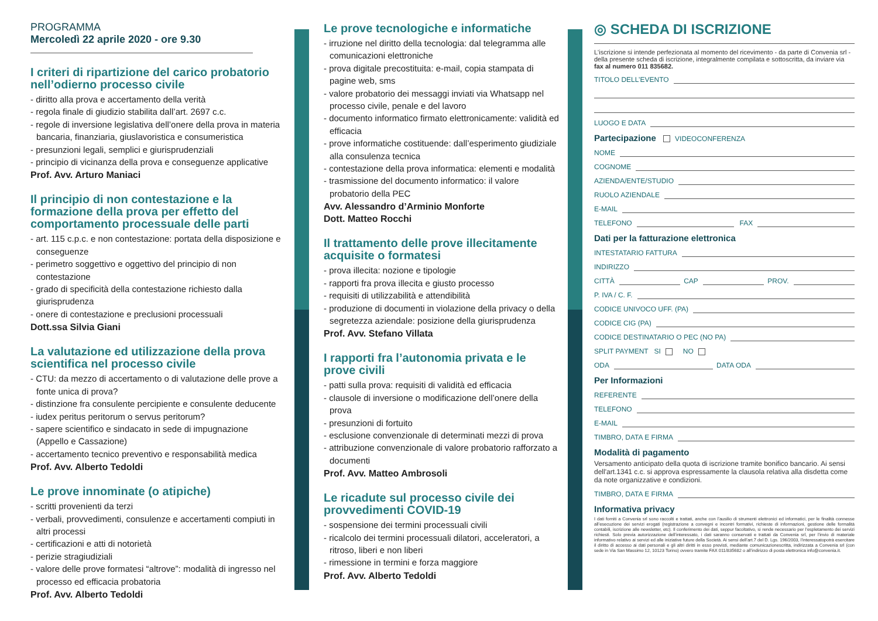PROGRAMMA
Mercoledì 22 aprile 2020 - ore 9.30
I criteri di ripartizione del carico probatorio nell’odierno processo civile
- diritto alla prova e accertamento della verità
- regola finale di giudizio stabilita dall’art. 2697 c.c.
- regole di inversione legislativa dell’onere della prova in materia bancaria, finanziaria, giuslavoristica e consumeristica
- presunzioni legali, semplici e giurisprudenziali
- principio di vicinanza della prova e conseguenze applicative
Prof. Avv. Arturo Maniaci
Il principio di non contestazione e la formazione della prova per effetto del comportamento processuale delle parti
- art. 115 c.p.c. e non contestazione: portata della disposizione e conseguenze
- perimetro soggettivo e oggettivo del principio di non contestazione
- grado di specificità della contestazione richiesto dalla giurisprudenza
- onere di contestazione e preclusioni processuali
Dott.ssa Silvia Giani
La valutazione ed utilizzazione della prova scientifica nel processo civile
- CTU: da mezzo di accertamento o di valutazione delle prove a fonte unica di prova?
- distinzione fra consulente percipiente e consulente deducente
- iudex peritus peritorum o servus peritorum?
- sapere scientifico e sindacato in sede di impugnazione (Appello e Cassazione)
- accertamento tecnico preventivo e responsabilità medica
Prof. Avv. Alberto Tedoldi
Le prove innominate (o atipiche)
- scritti provenienti da terzi
- verbali, provvedimenti, consulenze e accertamenti compiuti in altri processi
- certificazioni e atti di notorietà
- perizie stragiudiziali
- valore delle prove formatesi “altrove”: modalità di ingresso nel processo ed efficacia probatoria
Prof. Avv. Alberto Tedoldi
Le prove tecnologiche e informatiche
- irruzione nel diritto della tecnologia: dal telegramma alle comunicazioni elettroniche
- prova digitale precostituita: e-mail, copia stampata di pagine web, sms
- valore probatorio dei messaggi inviati via Whatsapp nel processo civile, penale e del lavoro
- documento informatico firmato elettronicamente: validità ed efficacia
- prove informatiche costituende: dall’esperimento giudiziale alla consulenza tecnica
- contestazione della prova informatica: elementi e modalità
- trasmissione del documento informatico: il valore probatorio della PEC
Avv. Alessandro d’Arminio Monforte
Dott. Matteo Rocchi
Il trattamento delle prove illecitamente acquisite o formatesi
- prova illecita: nozione e tipologie
- rapporti fra prova illecita e giusto processo
- requisiti di utilizzabilità e attendibilità
- produzione di documenti in violazione della privacy o della segretezza aziendale: posizione della giurisprudenza
Prof. Avv. Stefano Villata
I rapporti fra l’autonomia privata e le prove civili
- patti sulla prova: requisiti di validità ed efficacia
- clausole di inversione o modificazione dell’onere della prova
- presunzioni di fortuito
- esclusione convenzionale di determinati mezzi di prova
- attribuzione convenzionale di valore probatorio rafforzato a documenti
Prof. Avv. Matteo Ambrosoli
Le ricadute sul processo civile dei provvedimenti COVID-19
- sospensione dei termini processuali civili
- ricalcolo dei termini processuali dilatori, acceleratori, a ritroso, liberi e non liberi
- rimessione in termini e forza maggiore
Prof. Avv. Alberto Tedoldi
◎ SCHEDA DI ISCRIZIONE
L'iscrizione si intende perfezionata al momento del ricevimento - da parte di Convenia srl - della presente scheda di iscrizione, integralmente compilata e sottoscritta, da inviare via fax al numero 011 835682.
TITOLO DELL’EVENTO
LUOGO E DATA
Partecipazione VIDEOCONFERENZA
NOME
COGNOME
AZIENDA/ENTE/STUDIO
RUOLO AZIENDALE
E-MAIL
TELEFONO FAX
Dati per la fatturazione elettronica
INTESTATARIO FATTURA
INDIRIZZO
CITTÀ CAP PROV.
P. IVA / C. F.
CODICE UNIVOCO UFF. (PA)
CODICE CIG (PA)
CODICE DESTINATARIO O PEC (NO PA)
SPLIT PAYMENT SI NO
ODA DATA ODA
Per Informazioni
REFERENTE
TELEFONO
E-MAIL
TIMBRO, DATA E FIRMA
Modalità di pagamento
Versamento anticipato della quota di iscrizione tramite bonifico bancario. Ai sensi dell'art.1341 c.c. si approva espressamente la clausola relativa alla disdetta come da note organizzative e condizioni.
TIMBRO, DATA E FIRMA
Informativa privacy
I dati forniti a Convenia srl sono raccolti e trattati, anche con l’ausilio di strumenti elettronici ed informatici, per le finalità connesse all’esecuzione dei servizi erogati (registrazione a convegni e incontri formativi, richieste di informazioni, gestione delle formalità contabili, iscrizione alle newsletter, etc). Il conferimento dei dati, seppur facoltativo, si rende necessario per l’espletamento dei servizi richiesti. Solo previa autorizzazione dell’interessato, i dati saranno conservati e trattati da Convenia srl, per l’invio di materiale informativo relativo ai servizi ed alle iniziative future della Società. Ai sensi dell’art.7 del D. Lgs. 196/2003, l’interessatopotrà esercitare il diritto di accesso ai dati personali e gli altri diritti in esso previsti, mediante comunicazionescritta, indirizzata a Convenia srl (con sede in Via San Massimo 12, 10123 Torino) ovvero tramite FAX 011/835682 o all’indirizzo di posta elettronica info@convenia.it.